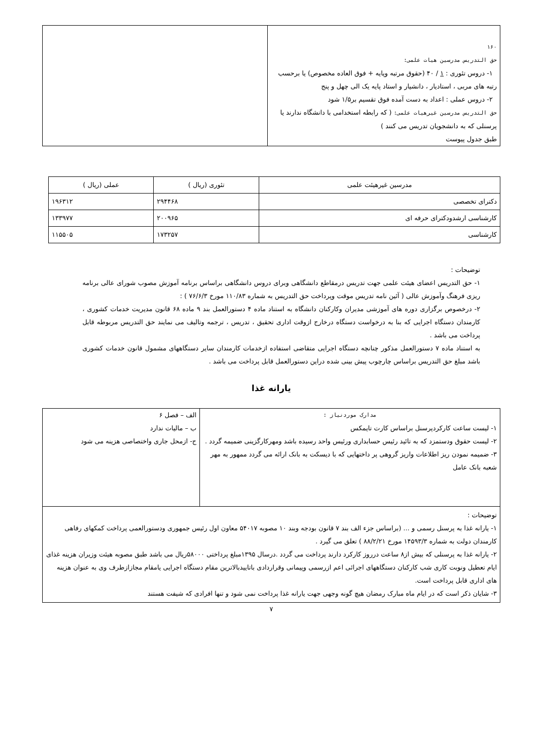| ۱۶۰ حق التدریس مدرسین هیات علمی: ۱- دروس تئوری : ۱ / ۴۰ (حقوق مرتبه وپایه + فوق العاده مخصوص) یا برحسب رتبه های مربی ، استادیار ، دانشیار و استاد پایه یک الی چهل و پنج ۲- دروس عملی : اعداد به دست آمده فوق تقسیم بر۱/۵ شود حق التدریس مدرسین غیرهیات علمی: ( که رابطه استخدامی با دانشگاه ندارند یا پرسنلی که به دانشجویان تدریس می کنند ) طبق جدول پیوست | |
| مدرسین غیرهیئت علمی | تئوری (ریال ) | عملی (ریال ) |
| --- | --- | --- |
| دکترای تخصصی | ۲۹۴۴۶۸ | ۱۹۶۳۱۲ |
| کارشناسی ارشدودکترای حرفه ای | ۲۰۰۹۶۵ | ۱۳۳۹۷۷ |
| کارشناسی | ۱۷۳۲۵۷ | ۱۱۵۵۰۵ |
توضیحات :
۱- حق التدریس اعضای هیئت علمی جهت تدریس درمقاطع دانشگاهی وبرای دروس دانشگاهی براساس برنامه آموزش مصوب شورای عالی برنامه ریزی فرهنگ وآموزش عالی ( آئین نامه تدریس موقت وپرداخت حق التدریس به شماره ۱۱۰/۸۳ مورخ ۷۶/۶/۳ ) :
۲- درخصوص برگزاری دوره های آموزشی مدیران وکارکنان دانشگاه به استناد ماده ۴ دستورالعمل بند ۹ ماده ۶۸ قانون مدیریت خدمات کشوری ، کارمندان دستگاه اجرایی که بنا به درخواست دستگاه درخارج ازوقت اداری تحقیق ، تدریس ، ترجمه وتالیف می نمایند حق التدریس مربوطه قابل پرداخت می باشد .
به استناد ماده ۷ دستورالعمل مذکور چنانچه دستگاه اجرایی متقاضی استفاده ازخدمات کارمندان سایر دستگاههای مشمول قانون خدمات کشوری باشد مبلغ حق التدریس براساس چارچوب پیش بینی شده دراین دستورالعمل قابل پرداخت می باشد .
یارانه غذا
| مدارک موردنیاز : ۱- لیست ساعت کارکردپرسنل براساس کارت تایمکس ۲- لیست حقوق ودستمزد که به تائید رئیس حسابداری ورئیس واحد رسیده باشد ومهرکارگزینی ضمیمه گردد . ۳- ضمیمه نمودن ریز اطلاعات واریز گروهی پر داختهایی که با دیسکت به بانک ارائه می گردد ممهور به مهر شعبه بانک عامل | الف – فصل ۶ ب – مالیات ندارد ج- ازمحل جاری واختصاصی هزینه می شود |
| توضیحات : ۱- یارانه غذا به پرسنل رسمی و ... (براساس جزء الف بند ۷ قانون بودجه وبند ۱۰ مصوبه ۵۴۰۱۷ معاون اول رئیس جمهوری ودستورالعمی پرداخت کمکهای رفاهی کارمندان دولت به شماره ۱۴۵۹۳/۳ مورخ ۸۸/۲/۲۱ ) تعلق می گیرد . ۲- یارانه غذا به پرسنلی که بیش از۸ ساعت درروز کارکرد دارند پرداخت می گردد .درسال ۱۳۹۵مبلغ پرداختی ۵۸۰۰۰ریال می باشد طبق مصوبه هیئت وزیران هزینه غذای ایام تعطیل ونوبت کاری شب کارکنان دستگاههای اجرائی اعم ازرسمی وپیمانی وقراردادی باتاییدبالاترین مقام دستگاه اجرایی یامقام مجازازطرف وی به عنوان هزینه های اداری قابل پرداخت است. ۳- شایان ذکر است که در ایام ماه مبارک رمضان هیچ گونه وجهی جهت یارانه غذا پرداخت نمی شود و تنها افرادی که شیفت هستند | |
۷